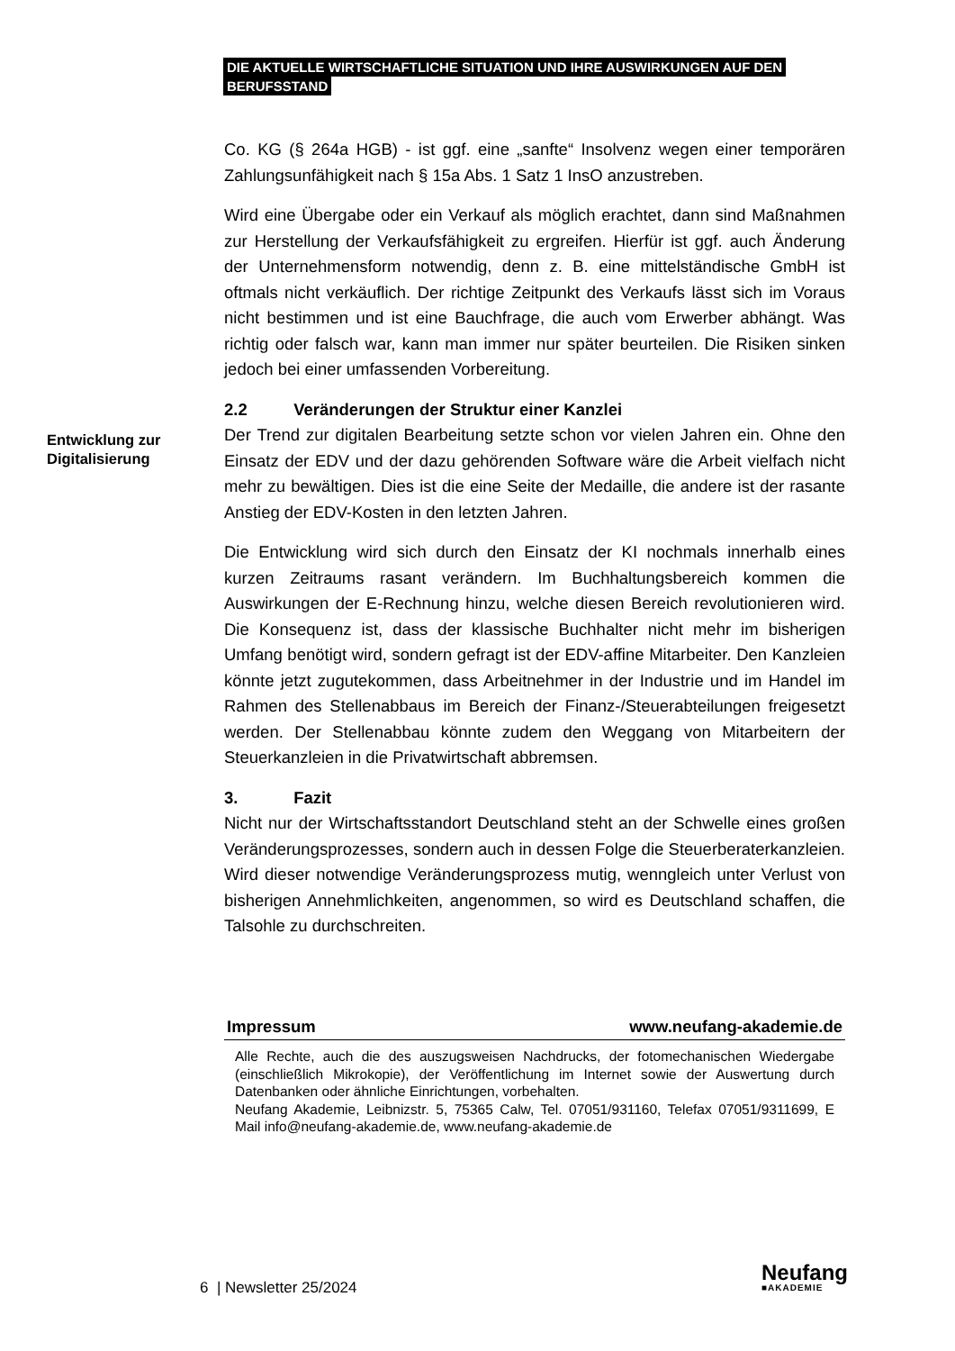DIE AKTUELLE WIRTSCHAFTLICHE SITUATION UND IHRE AUSWIRKUNGEN AUF DEN
BERUFSSTAND
Entwicklung zur Digitalisierung
Co. KG (§ 264a HGB) - ist ggf. eine „sanfte“ Insolvenz wegen einer temporären Zahlungsunfähigkeit nach § 15a Abs. 1 Satz 1 InsO anzustreben.
Wird eine Übergabe oder ein Verkauf als möglich erachtet, dann sind Maßnahmen zur Herstellung der Verkaufsfähigkeit zu ergreifen. Hierfür ist ggf. auch Änderung der Unternehmensform notwendig, denn z. B. eine mittelständische GmbH ist oftmals nicht verkäuflich. Der richtige Zeitpunkt des Verkaufs lässt sich im Voraus nicht bestimmen und ist eine Bauchfrage, die auch vom Erwerber abhängt. Was richtig oder falsch war, kann man immer nur später beurteilen. Die Risiken sinken jedoch bei einer umfassenden Vorbereitung.
2.2 Veränderungen der Struktur einer Kanzlei
Der Trend zur digitalen Bearbeitung setzte schon vor vielen Jahren ein. Ohne den Einsatz der EDV und der dazu gehörenden Software wäre die Arbeit vielfach nicht mehr zu bewältigen. Dies ist die eine Seite der Medaille, die andere ist der rasante Anstieg der EDV-Kosten in den letzten Jahren.
Die Entwicklung wird sich durch den Einsatz der KI nochmals innerhalb eines kurzen Zeitraums rasant verändern. Im Buchhaltungsbereich kommen die Auswirkungen der E-Rechnung hinzu, welche diesen Bereich revolutionieren wird. Die Konsequenz ist, dass der klassische Buchhalter nicht mehr im bisherigen Umfang benötigt wird, sondern gefragt ist der EDV-affine Mitarbeiter. Den Kanzleien könnte jetzt zugutekommen, dass Arbeitnehmer in der Industrie und im Handel im Rahmen des Stellenabbaus im Bereich der Finanz-/Steuerabteilungen freigesetzt werden. Der Stellenabbau könnte zudem den Weggang von Mitarbeitern der Steuerkanzleien in die Privatwirtschaft abbremsen.
3. Fazit
Nicht nur der Wirtschaftsstandort Deutschland steht an der Schwelle eines großen Veränderungsprozesses, sondern auch in dessen Folge die Steuerberaterkanzleien. Wird dieser notwendige Veränderungsprozess mutig, wenngleich unter Verlust von bisherigen Annehmlichkeiten, angenommen, so wird es Deutschland schaffen, die Talsohle zu durchschreiten.
Impressum www.neufang-akademie.de
Alle Rechte, auch die des auszugsweisen Nachdrucks, der fotomechanischen Wiedergabe (einschließlich Mikrokopie), der Veröffentlichung im Internet sowie der Auswertung durch Datenbanken oder ähnliche Einrichtungen, vorbehalten.
Neufang Akademie, Leibnizstr. 5, 75365 Calw, Tel. 07051/931160, Telefax 07051/9311699, E Mail info@neufang-akademie.de, www.neufang-akademie.de
6 | Newsletter 25/2024 Neufang
■AKADEMIE